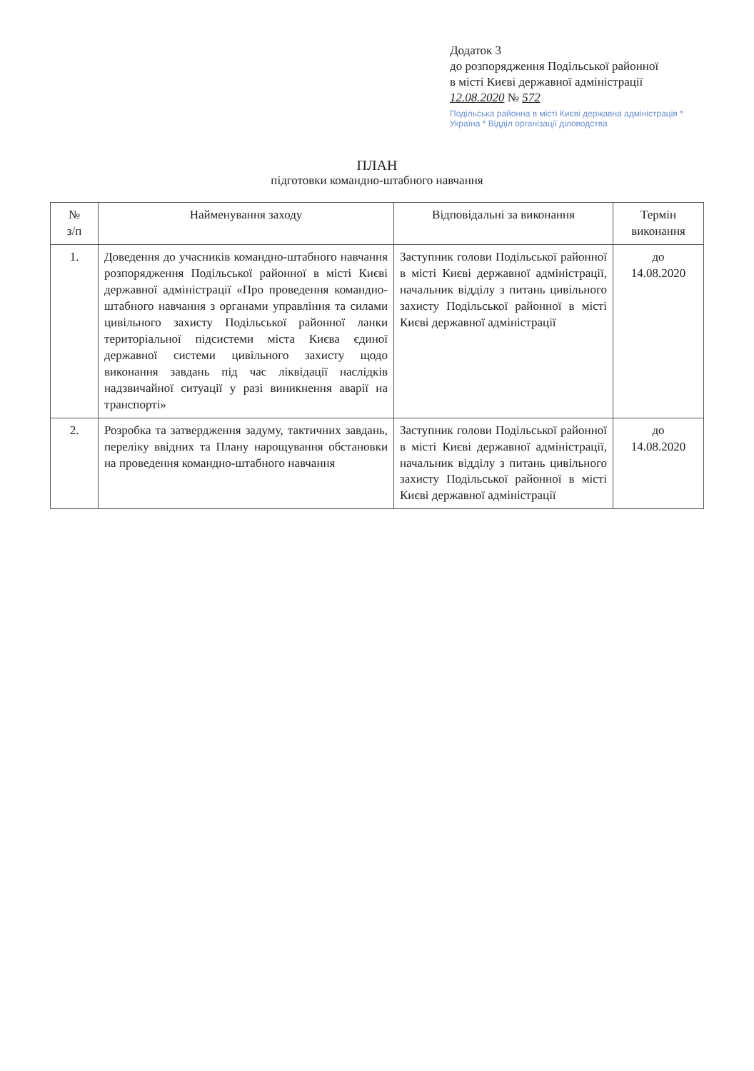Додаток 3
до розпорядження Подільської районної
в місті Києві державної адміністрації
12.08.2020 № 572
Подільська районна в місті Києві державна адміністрація * Україна * Відділ організації діловодства
ПЛАН
підготовки командно-штабного навчання
| № з/п | Найменування заходу | Відповідальні за виконання | Термін виконання |
| --- | --- | --- | --- |
| 1. | Доведення до учасників командно-штабного навчання розпорядження Подільської районної в місті Києві державної адміністрації «Про проведення командно-штабного навчання з органами управління та силами цивільного захисту Подільської районної ланки територіальної підсистеми міста Києва єдиної державної системи цивільного захисту щодо виконання завдань під час ліквідації наслідків надзвичайної ситуації у разі виникнення аварії на транспорті» | Заступник голови Подільської районної в місті Києві державної адміністрації, начальник відділу з питань цивільного захисту Подільської районної в місті Києві державної адміністрації | до 14.08.2020 |
| 2. | Розробка та затвердження задуму, тактичних завдань, переліку ввідних та Плану нарощування обстановки на проведення командно-штабного навчання | Заступник голови Подільської районної в місті Києві державної адміністрації, начальник відділу з питань цивільного захисту Подільської районної в місті Києві державної адміністрації | до 14.08.2020 |